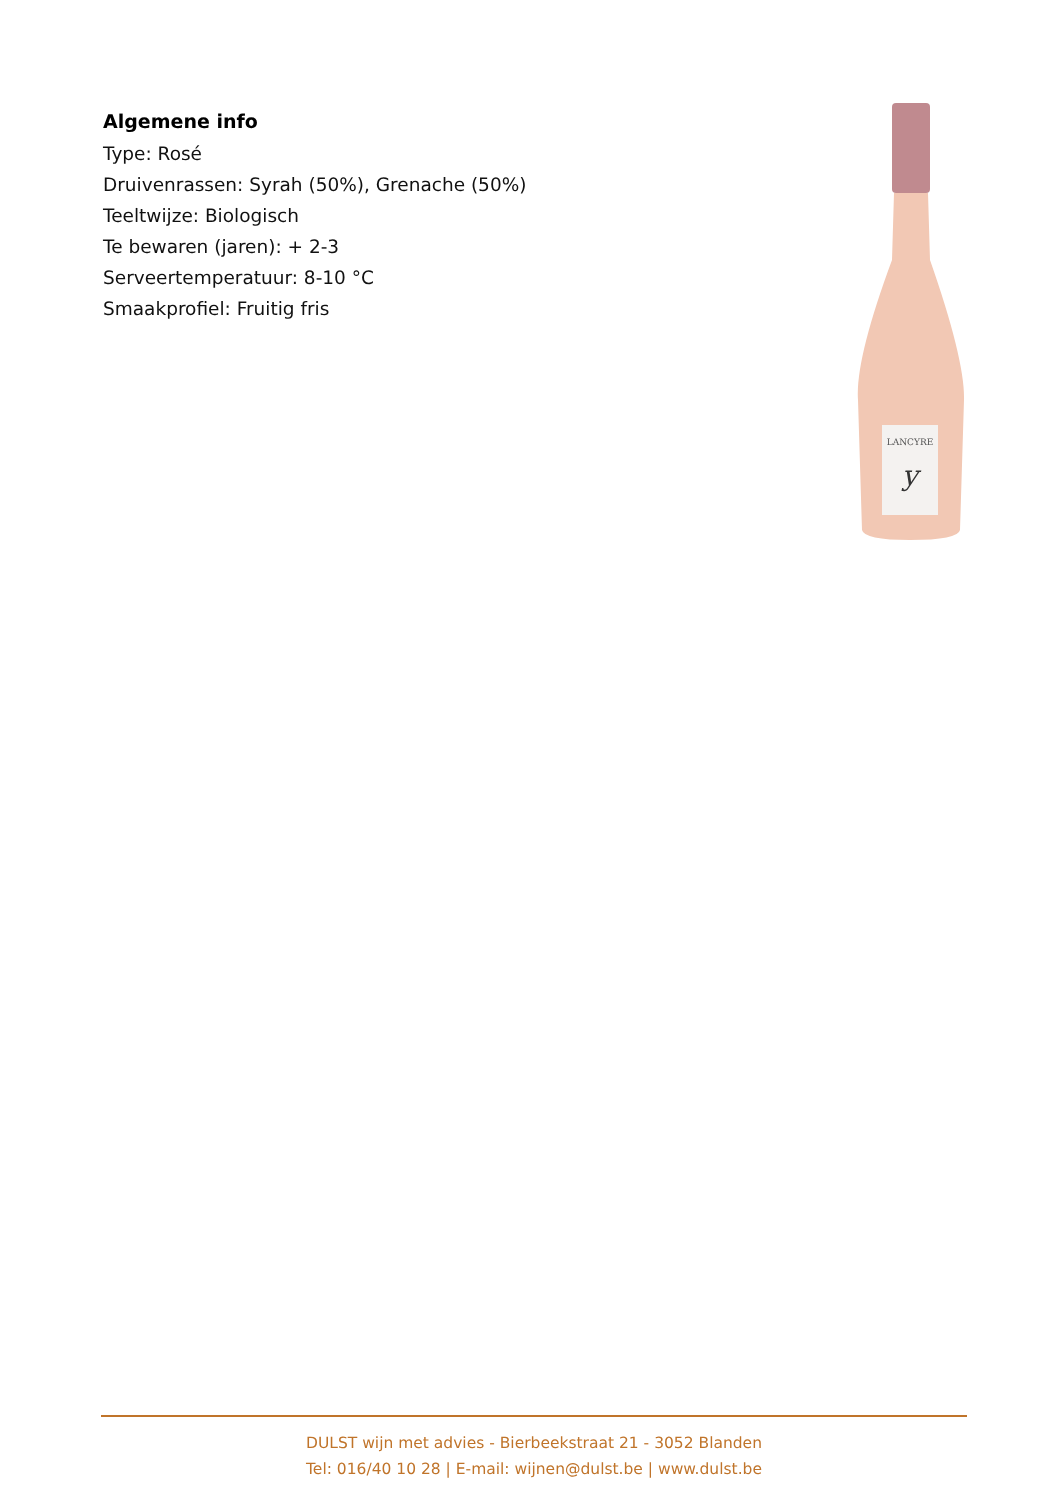Algemene info
Type: Rosé
Druivenrassen: Syrah (50%), Grenache (50%)
Teeltwijze: Biologisch
Te bewaren (jaren): + 2-3
Serveertemperatuur: 8-10 °C
Smaakprofiel: Fruitig fris
LANCYRE
y
DULST wijn met advies - Bierbeekstraat 21 - 3052 Blanden
Tel: 016/40 10 28 | E-mail: wijnen@dulst.be | www.dulst.be